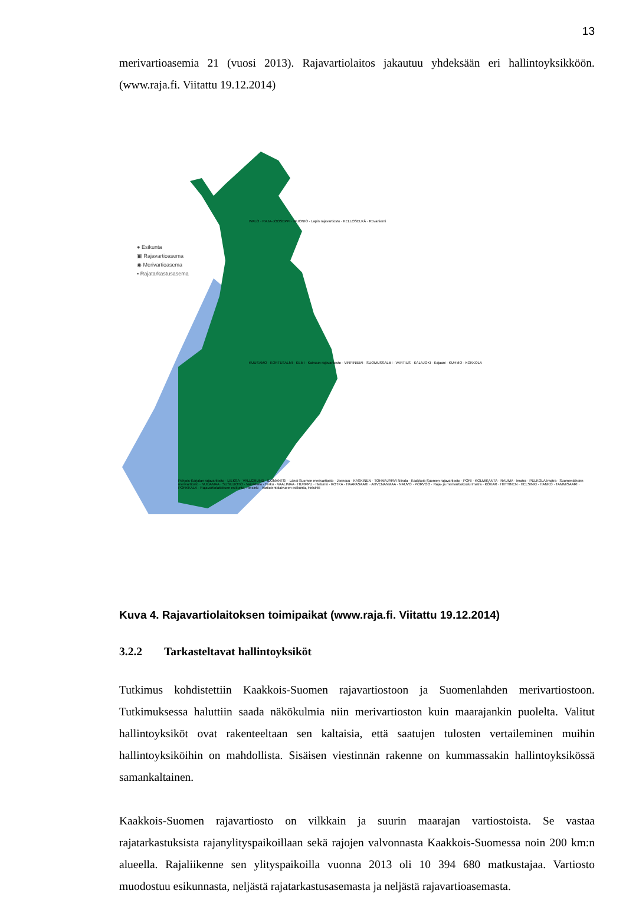13
merivartioasemia 21 (vuosi 2013). Rajavartiolaitos jakautuu yhdeksään eri hallintoyksikköön. (www.raja.fi. Viitattu 19.12.2014)
● Esikunta
▣ Rajavartioasema
◉ Merivartioasema
▪ Rajatarkastusasema
IVALO · RAJA-JOOSEPPI · MUONIO · Lapin rajavartiosto · KELLOSELKÄ · Rovaniemi
KUUSAMO · KORTESALMI · KEMI · Kainuun rajavartiosto · VIRPINIEMI · SUOMUSSALMI · VARTIUS · KALAJOKI · Kajaani · KUHMO · KOKKOLA
Pohjois-Karjalan rajavartiosto · LIEKSA · VALLGRUND · ILOMANTSI · Länsi-Suomen merivartiosto · Joensuu · KASKINEN · TOHMAJÄRVI Niirala · Kaakkois-Suomen rajavartiosto · PORI · KOLMIKANTA · RAUMA · Imatra · PELKOLA Imatra · Suomenlahden merivartiosto · NUIJAMAA · SUSILUOTO · Vainikkala · Turku · VAALIMAA · HURPPU · Helsinki · KOTKA · HAAPASAARI · AHVENANMAA · NAUVO · PORVOO · Raja- ja merivartiokoulu Imatra · KÖKAR · HIITTINEN · HELSINKI · HANKO · TAMMISAARI · PORKKALA · Rajavartiolaitoksen esikunta, Helsinki · Vartiolentolaivueen esikunta, Helsinki
Kuva 4. Rajavartiolaitoksen toimipaikat (www.raja.fi. Viitattu 19.12.2014)
3.2.2 Tarkasteltavat hallintoyksiköt
Tutkimus kohdistettiin Kaakkois-Suomen rajavartiostoon ja Suomenlahden merivartiostoon. Tutkimuksessa haluttiin saada näkökulmia niin merivartioston kuin maarajankin puolelta. Valitut hallintoyksiköt ovat rakenteeltaan sen kaltaisia, että saatujen tulosten vertaileminen muihin hallintoyksiköihin on mahdollista. Sisäisen viestinnän rakenne on kummassakin hallintoyksikössä samankaltainen.
Kaakkois-Suomen rajavartiosto on vilkkain ja suurin maarajan vartiostoista. Se vastaa rajatarkastuksista rajanylityspaikoillaan sekä rajojen valvonnasta Kaakkois-Suomessa noin 200 km:n alueella. Rajaliikenne sen ylityspaikoilla vuonna 2013 oli 10 394 680 matkustajaa. Vartiosto muodostuu esikunnasta, neljästä rajatarkastusasemasta ja neljästä rajavartioasemasta.